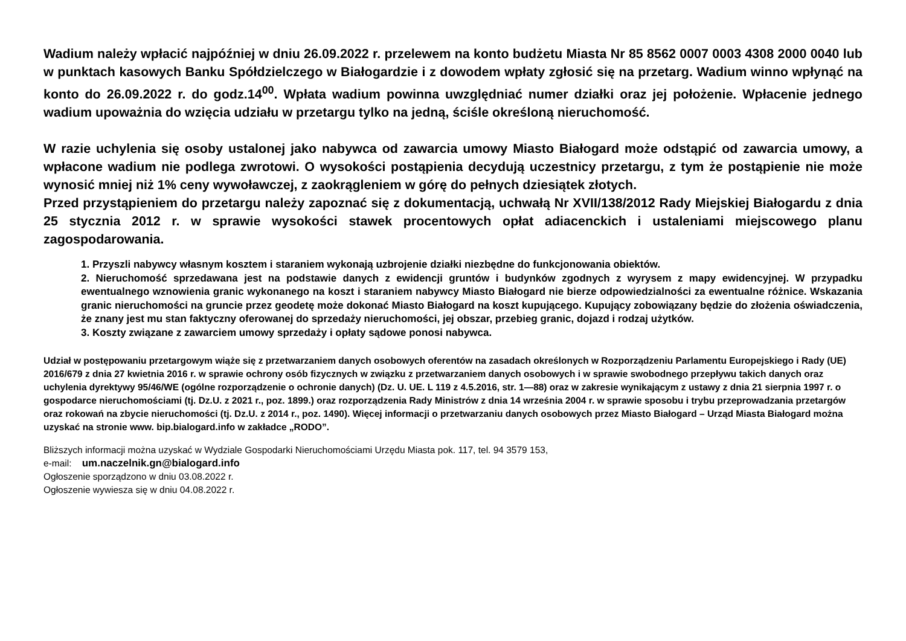Wadium należy wpłacić najpóźniej w dniu 26.09.2022 r. przelewem na konto budżetu Miasta Nr 85 8562 0007 0003 4308 2000 0040 lub w punktach kasowych Banku Spółdzielczego w Białogardzie i z dowodem wpłaty zgłosić się na przetarg. Wadium winno wpłynąć na konto do 26.09.2022 r. do godz.14<sup>00</sup>. Wpłata wadium powinna uwzględniać numer działki oraz jej położenie. Wpłacenie jednego wadium upoważnia do wzięcia udziału w przetargu tylko na jedną, ściśle określoną nieruchomość.
W razie uchylenia się osoby ustalonej jako nabywca od zawarcia umowy Miasto Białogard może odstąpić od zawarcia umowy, a wpłacone wadium nie podlega zwrotowi. O wysokości postąpienia decydują uczestnicy przetargu, z tym że postąpienie nie może wynosić mniej niż 1% ceny wywoławczej, z zaokrągleniem w górę do pełnych dziesiątek złotych.
Przed przystąpieniem do przetargu należy zapoznać się z dokumentacją, uchwałą Nr XVII/138/2012 Rady Miejskiej Białogardu z dnia 25 stycznia 2012 r. w sprawie wysokości stawek procentowych opłat adiacenckich i ustaleniami miejscowego planu zagospodarowania.
1. Przyszli nabywcy własnym kosztem i staraniem wykonają uzbrojenie działki niezbędne do funkcjonowania obiektów.
2. Nieruchomość sprzedawana jest na podstawie danych z ewidencji gruntów i budynków zgodnych z wyrysem z mapy ewidencyjnej. W przypadku ewentualnego wznowienia granic wykonanego na koszt i staraniem nabywcy Miasto Białogard nie bierze odpowiedzialności za ewentualne różnice. Wskazania granic nieruchomości na gruncie przez geodetę może dokonać Miasto Białogard na koszt kupującego. Kupujący zobowiązany będzie do złożenia oświadczenia, że znany jest mu stan faktyczny oferowanej do sprzedaży nieruchomości, jej obszar, przebieg granic, dojazd i rodzaj użytków.
3. Koszty związane z zawarciem umowy sprzedaży i opłaty sądowe ponosi nabywca.
Udział w postępowaniu przetargowym wiąże się z przetwarzaniem danych osobowych oferentów na zasadach określonych w Rozporządzeniu Parlamentu Europejskiego i Rady (UE) 2016/679 z dnia 27 kwietnia 2016 r. w sprawie ochrony osób fizycznych w związku z przetwarzaniem danych osobowych i w sprawie swobodnego przepływu takich danych oraz uchylenia dyrektywy 95/46/WE (ogólne rozporządzenie o ochronie danych) (Dz. U. UE. L 119 z 4.5.2016, str. 1—88) oraz w zakresie wynikającym z ustawy z dnia 21 sierpnia 1997 r. o gospodarce nieruchomościami (tj. Dz.U. z 2021 r., poz. 1899.) oraz rozporządzenia Rady Ministrów z dnia 14 września 2004 r. w sprawie sposobu i trybu przeprowadzania przetargów oraz rokowań na zbycie nieruchomości (tj. Dz.U. z 2014 r., poz. 1490). Więcej informacji o przetwarzaniu danych osobowych przez Miasto Białogard – Urząd Miasta Białogard można uzyskać na stronie www. bip.bialogard.info w zakładce „RODO”.
Bliższych informacji można uzyskać w Wydziale Gospodarki Nieruchomościami Urzędu Miasta pok. 117, tel. 94 3579 153,
e-mail: um.naczelnik.gn@bialogard.info
Ogłoszenie sporządzono w dniu 03.08.2022 r.
Ogłoszenie wywiesza się w dniu 04.08.2022 r.